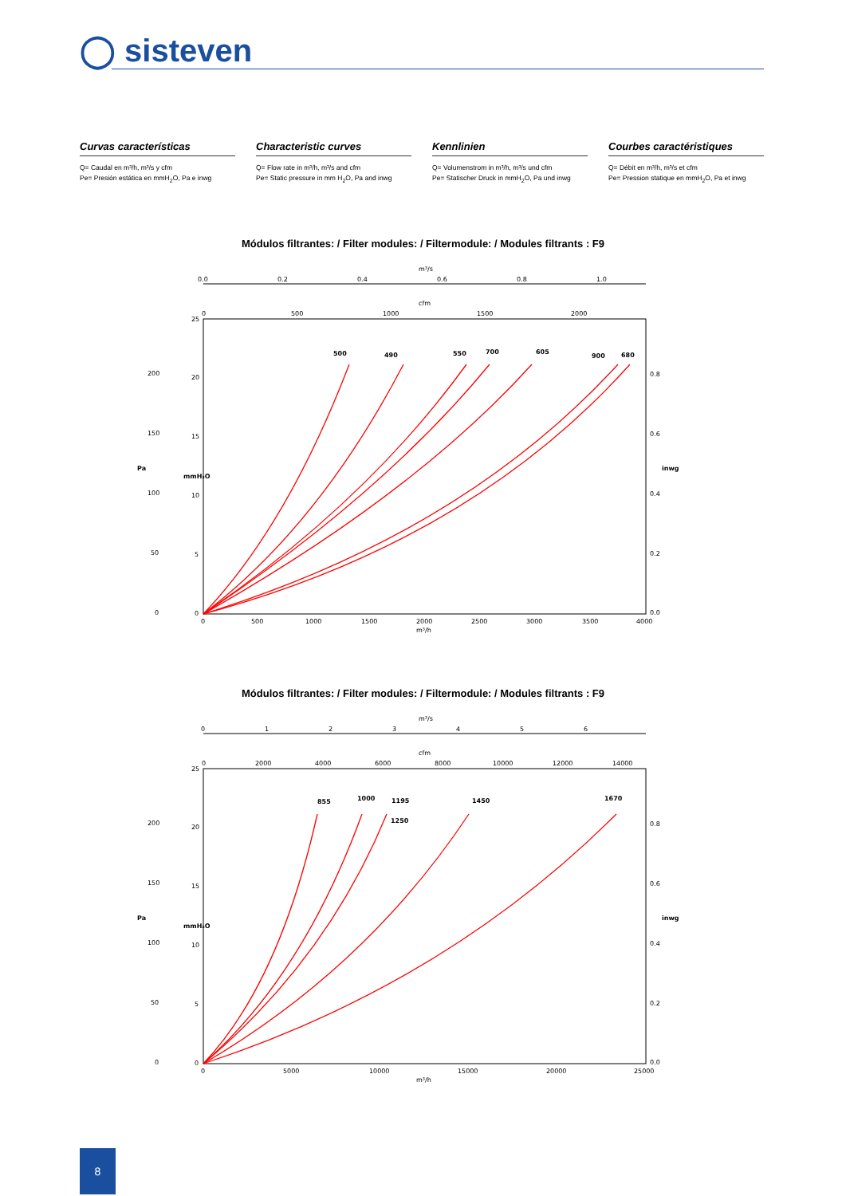◯ sisteven
Curvas características
Q= Caudal en m³/h, m³/s y cfm
Pe= Presión estática en mmH<sub>2</sub>O, Pa e inwg
Characteristic curves
Q= Flow rate in m³/h, m³/s and cfm
Pe= Static pressure in mm H<sub>2</sub>O, Pa and inwg
Kennlinien
Q= Volumenstrom in m³/h, m³/s und cfm
Pe= Statischer Druck in mmH<sub>2</sub>O, Pa und inwg
Courbes caractéristiques
Q= Débit en m³/h, m³/s et cfm
Pe= Pression statique en mmH<sub>2</sub>O, Pa et inwg
Módulos filtrantes: / Filter modules: / Filtermodule: / Modules filtrants : F9
m³/s
0.0
0.2
0.4
0.6
0.8
1.0
cfm
0
500
1000
1500
2000
25
20
15
10
5
0
200
150
100
50
0
0.8
0.6
0.4
0.2
0.0
Pa
mmH₂O
inwg
500
490
550
700
605
900
680
0
500
1000
1500
2000
2500
3000
3500
4000
m³/h
Módulos filtrantes: / Filter modules: / Filtermodule: / Modules filtrants : F9
m³/s
0
1
2
3
4
5
6
cfm
0
2000
4000
6000
8000
10000
12000
14000
25
20
15
10
5
0
200
150
100
50
0
0.8
0.6
0.4
0.2
0.0
Pa
mmH₂O
inwg
855
1000
1195
1250
1450
1670
0
5000
10000
15000
20000
25000
m³/h
8